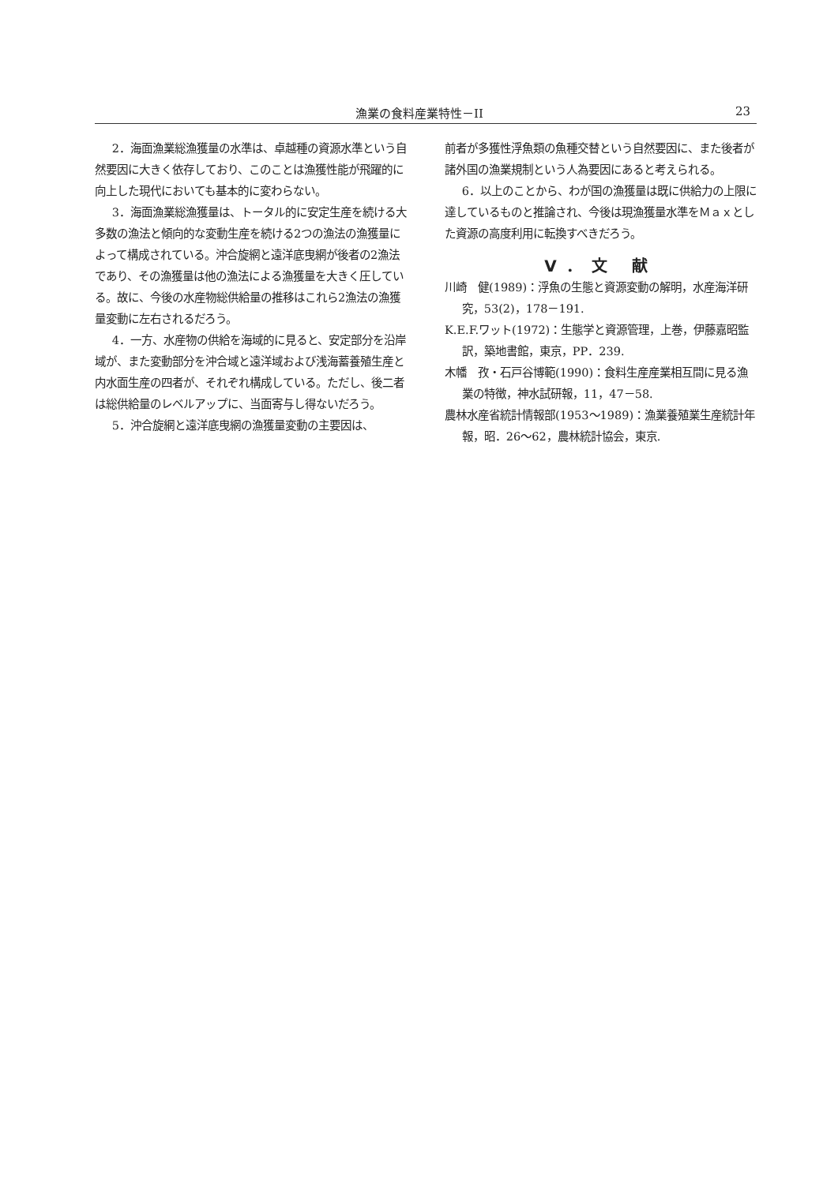漁業の食料産業特性－II 23
2．海面漁業総漁獲量の水準は、卓越種の資源水準という自然要因に大きく依存しており、このことは漁獲性能が飛躍的に向上した現代においても基本的に変わらない。
3．海面漁業総漁獲量は、トータル的に安定生産を続ける大多数の漁法と傾向的な変動生産を続ける2つの漁法の漁獲量によって構成されている。沖合旋網と遠洋底曳網が後者の2漁法であり、その漁獲量は他の漁法による漁獲量を大きく圧している。故に、今後の水産物総供給量の推移はこれら2漁法の漁獲量変動に左右されるだろう。
4．一方、水産物の供給を海域的に見ると、安定部分を沿岸域が、また変動部分を沖合域と遠洋域および浅海蓄養殖生産と内水面生産の四者が、それぞれ構成している。ただし、後二者は総供給量のレベルアップに、当面寄与し得ないだろう。
5．沖合旋網と遠洋底曳網の漁獲量変動の主要因は、
前者が多獲性浮魚類の魚種交替という自然要因に、また後者が諸外国の漁業規制という人為要因にあると考えられる。
6．以上のことから、わが国の漁獲量は既に供給力の上限に達しているものと推論され、今後は現漁獲量水準をＭａｘとした資源の高度利用に転換すべきだろう。
V．文 献
川崎　健(1989)：浮魚の生態と資源変動の解明，水産海洋研究，53(2)，178－191.
K.E.F.ワット(1972)：生態学と資源管理，上巻，伊藤嘉昭監訳，築地書館，東京，PP．239.
木幡　孜・石戸谷博範(1990)：食料生産産業相互間に見る漁業の特徴，神水試研報，11，47－58.
農林水産省統計情報部(1953～1989)：漁業養殖業生産統計年報，昭．26～62，農林統計協会，東京.